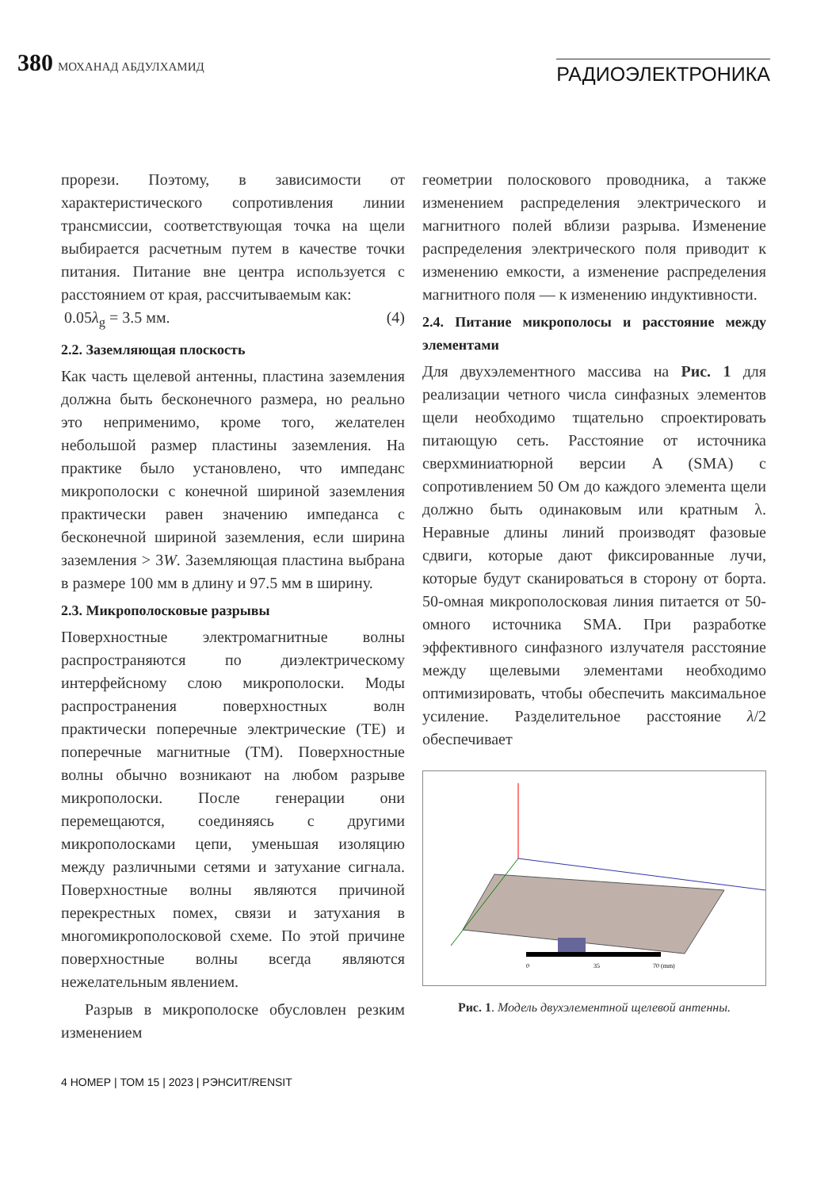380 МОХАНАД АБДУЛХАМИД
РАДИОЭЛЕКТРОНИКА
прорези. Поэтому, в зависимости от характеристического сопротивления линии трансмиссии, соответствующая точка на щели выбирается расчетным путем в качестве точки питания. Питание вне центра используется с расстоянием от края, рассчитываемым как:
0.05λ<sub>g</sub> = 3.5 мм. (4)
2.2. Заземляющая плоскость
Как часть щелевой антенны, пластина заземления должна быть бесконечного размера, но реально это неприменимо, кроме того, желателен небольшой размер пластины заземления. На практике было установлено, что импеданс микрополоски с конечной шириной заземления практически равен значению импеданса с бесконечной шириной заземления, если ширина заземления > 3W. Заземляющая пластина выбрана в размере 100 мм в длину и 97.5 мм в ширину.
2.3. Микрополосковые разрывы
Поверхностные электромагнитные волны распространяются по диэлектрическому интерфейсному слою микрополоски. Моды распространения поверхностных волн практически поперечные электрические (TE) и поперечные магнитные (TM). Поверхностные волны обычно возникают на любом разрыве микрополоски. После генерации они перемещаются, соединяясь с другими микрополосками цепи, уменьшая изоляцию между различными сетями и затухание сигнала. Поверхностные волны являются причиной перекрестных помех, связи и затухания в многомикрополосковой схеме. По этой причине поверхностные волны всегда являются нежелательным явлением.
Разрыв в микрополоске обусловлен резким изменением
геометрии полоскового проводника, а также изменением распределения электрического и магнитного полей вблизи разрыва. Изменение распределения электрического поля приводит к изменению емкости, а изменение распределения магнитного поля — к изменению индуктивности.
2.4. Питание микрополосы и расстояние между элементами
Для двухэлементного массива на Рис. 1 для реализации четного числа синфазных элементов щели необходимо тщательно спроектировать питающую сеть. Расстояние от источника сверхминиатюрной версии A (SMA) с сопротивлением 50 Ом до каждого элемента щели должно быть одинаковым или кратным λ. Неравные длины линий производят фазовые сдвиги, которые дают фиксированные лучи, которые будут сканироваться в сторону от борта. 50-омная микрополосковая линия питается от 50-омного источника SMA. При разработке эффективного синфазного излучателя расстояние между щелевыми элементами необходимо оптимизировать, чтобы обеспечить максимальное усиление. Разделительное расстояние λ/2 обеспечивает
0
35
70 (mm)
Рис. 1. Модель двухэлементной щелевой антенны.
4 НОМЕР | ТОМ 15 | 2023 | РЭНСИТ/RENSIT